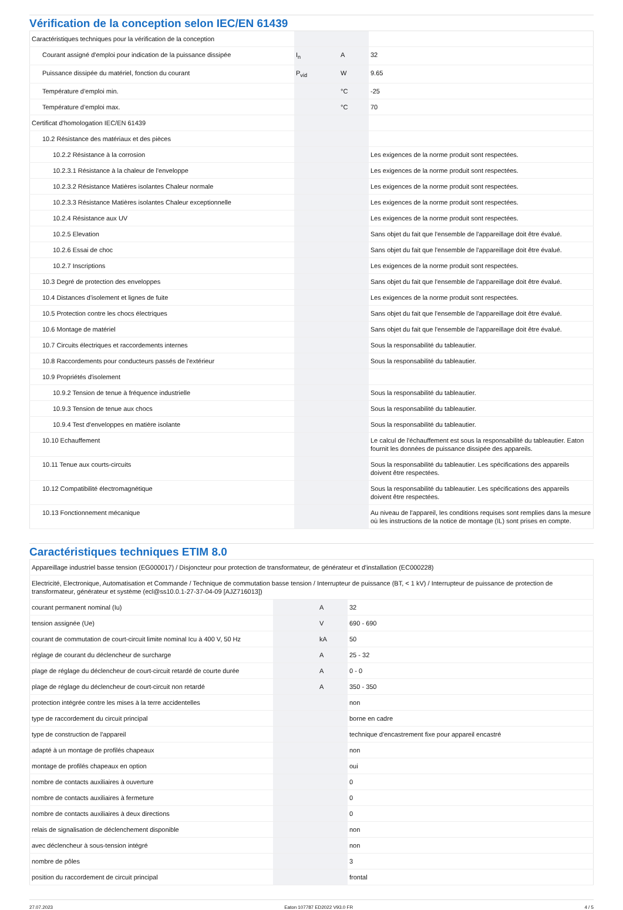Vérification de la conception selon IEC/EN 61439
| Caractéristiques techniques pour la vérification de la conception | | | |
| Courant assigné d'emploi pour indication de la puissance dissipée | I<sub>n</sub> | A | 32 |
| Puissance dissipée du matériel, fonction du courant | P<sub>vid</sub> | W | 9.65 |
| Température d’emploi min. | | °C | -25 |
| Température d’emploi max. | | °C | 70 |
| Certificat d'homologation IEC/EN 61439 | | | |
| 10.2 Résistance des matériaux et des pièces | | | |
| 10.2.2 Résistance à la corrosion | | | Les exigences de la norme produit sont respectées. |
| 10.2.3.1 Résistance à la chaleur de l'enveloppe | | | Les exigences de la norme produit sont respectées. |
| 10.2.3.2 Résistance Matières isolantes Chaleur normale | | | Les exigences de la norme produit sont respectées. |
| 10.2.3.3 Résistance Matières isolantes Chaleur exceptionnelle | | | Les exigences de la norme produit sont respectées. |
| 10.2.4 Résistance aux UV | | | Les exigences de la norme produit sont respectées. |
| 10.2.5 Elevation | | | Sans objet du fait que l'ensemble de l'appareillage doit être évalué. |
| 10.2.6 Essai de choc | | | Sans objet du fait que l'ensemble de l'appareillage doit être évalué. |
| 10.2.7 Inscriptions | | | Les exigences de la norme produit sont respectées. |
| 10.3 Degré de protection des enveloppes | | | Sans objet du fait que l'ensemble de l'appareillage doit être évalué. |
| 10.4 Distances d'isolement et lignes de fuite | | | Les exigences de la norme produit sont respectées. |
| 10.5 Protection contre les chocs électriques | | | Sans objet du fait que l'ensemble de l'appareillage doit être évalué. |
| 10.6 Montage de matériel | | | Sans objet du fait que l'ensemble de l'appareillage doit être évalué. |
| 10.7 Circuits électriques et raccordements internes | | | Sous la responsabilité du tableautier. |
| 10.8 Raccordements pour conducteurs passés de l'extérieur | | | Sous la responsabilité du tableautier. |
| 10.9 Propriétés d'isolement | | | |
| 10.9.2 Tension de tenue à fréquence industrielle | | | Sous la responsabilité du tableautier. |
| 10.9.3 Tension de tenue aux chocs | | | Sous la responsabilité du tableautier. |
| 10.9.4 Test d'enveloppes en matière isolante | | | Sous la responsabilité du tableautier. |
| 10.10 Echauffement | | | Le calcul de l'échauffement est sous la responsabilité du tableautier. Eaton fournit les données de puissance dissipée des appareils. |
| 10.11 Tenue aux courts-circuits | | | Sous la responsabilité du tableautier. Les spécifications des appareils doivent être respectées. |
| 10.12 Compatibilité électromagnétique | | | Sous la responsabilité du tableautier. Les spécifications des appareils doivent être respectées. |
| 10.13 Fonctionnement mécanique | | | Au niveau de l'appareil, les conditions requises sont remplies dans la mesure où les instructions de la notice de montage (IL) sont prises en compte. |
Caractéristiques techniques ETIM 8.0
| Appareillage industriel basse tension (EG000017) / Disjoncteur pour protection de transformateur, de générateur et d'installation (EC000228) | | | |
| Electricité, Electronique, Automatisation et Commande / Technique de commutation basse tension / Interrupteur de puissance (BT, < 1 kV) / Interrupteur de puissance de protection de transformateur, générateur et système (ecl@ss10.0.1-27-37-04-09 [AJZ716013]) | | | |
| courant permanent nominal (Iu) | | A | 32 |
| tension assignée (Ue) | | V | 690 - 690 |
| courant de commutation de court-circuit limite nominal Icu à 400 V, 50 Hz | | kA | 50 |
| réglage de courant du déclencheur de surcharge | | A | 25 - 32 |
| plage de réglage du déclencheur de court-circuit retardé de courte durée | | A | 0 - 0 |
| plage de réglage du déclencheur de court-circuit non retardé | | A | 350 - 350 |
| protection intégrée contre les mises à la terre accidentelles | | | non |
| type de raccordement du circuit principal | | | borne en cadre |
| type de construction de l'appareil | | | technique d'encastrement fixe pour appareil encastré |
| adapté à un montage de profilés chapeaux | | | non |
| montage de profilés chapeaux en option | | | oui |
| nombre de contacts auxiliaires à ouverture | | | 0 |
| nombre de contacts auxiliaires à fermeture | | | 0 |
| nombre de contacts auxiliaires à deux directions | | | 0 |
| relais de signalisation de déclenchement disponible | | | non |
| avec déclencheur à sous-tension intégré | | | non |
| nombre de pôles | | | 3 |
| position du raccordement de circuit principal | | | frontal |
27.07.2023 Eaton 107787 ED2022 V93.0 FR 4 / 5